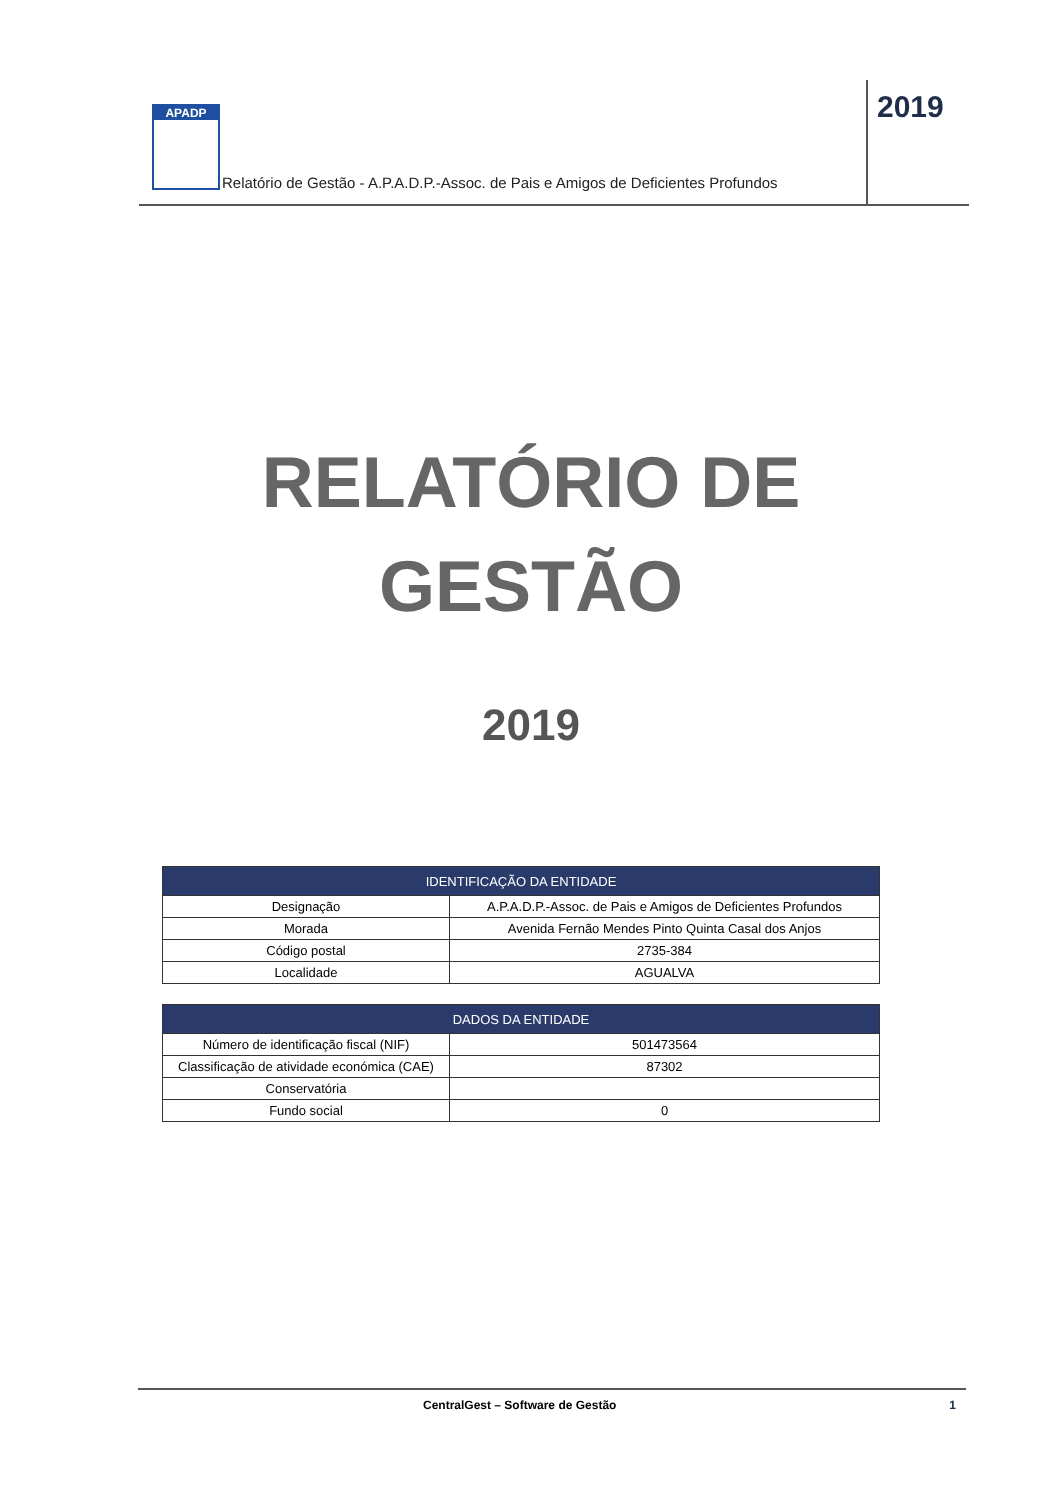APADP
Relatório de Gestão - A.P.A.D.P.-Assoc. de Pais e Amigos de Deficientes Profundos
2019
RELATÓRIO DE
GESTÃO
2019
| IDENTIFICAÇÃO DA ENTIDADE | |
| --- | --- |
| Designação | A.P.A.D.P.-Assoc. de Pais e Amigos de Deficientes Profundos |
| Morada | Avenida Fernão Mendes Pinto Quinta Casal dos Anjos |
| Código postal | 2735-384 |
| Localidade | AGUALVA |
| DADOS DA ENTIDADE | |
| --- | --- |
| Número de identificação fiscal (NIF) | 501473564 |
| Classificação de atividade económica (CAE) | 87302 |
| Conservatória | |
| Fundo social | 0 |
CentralGest – Software de Gestão 1